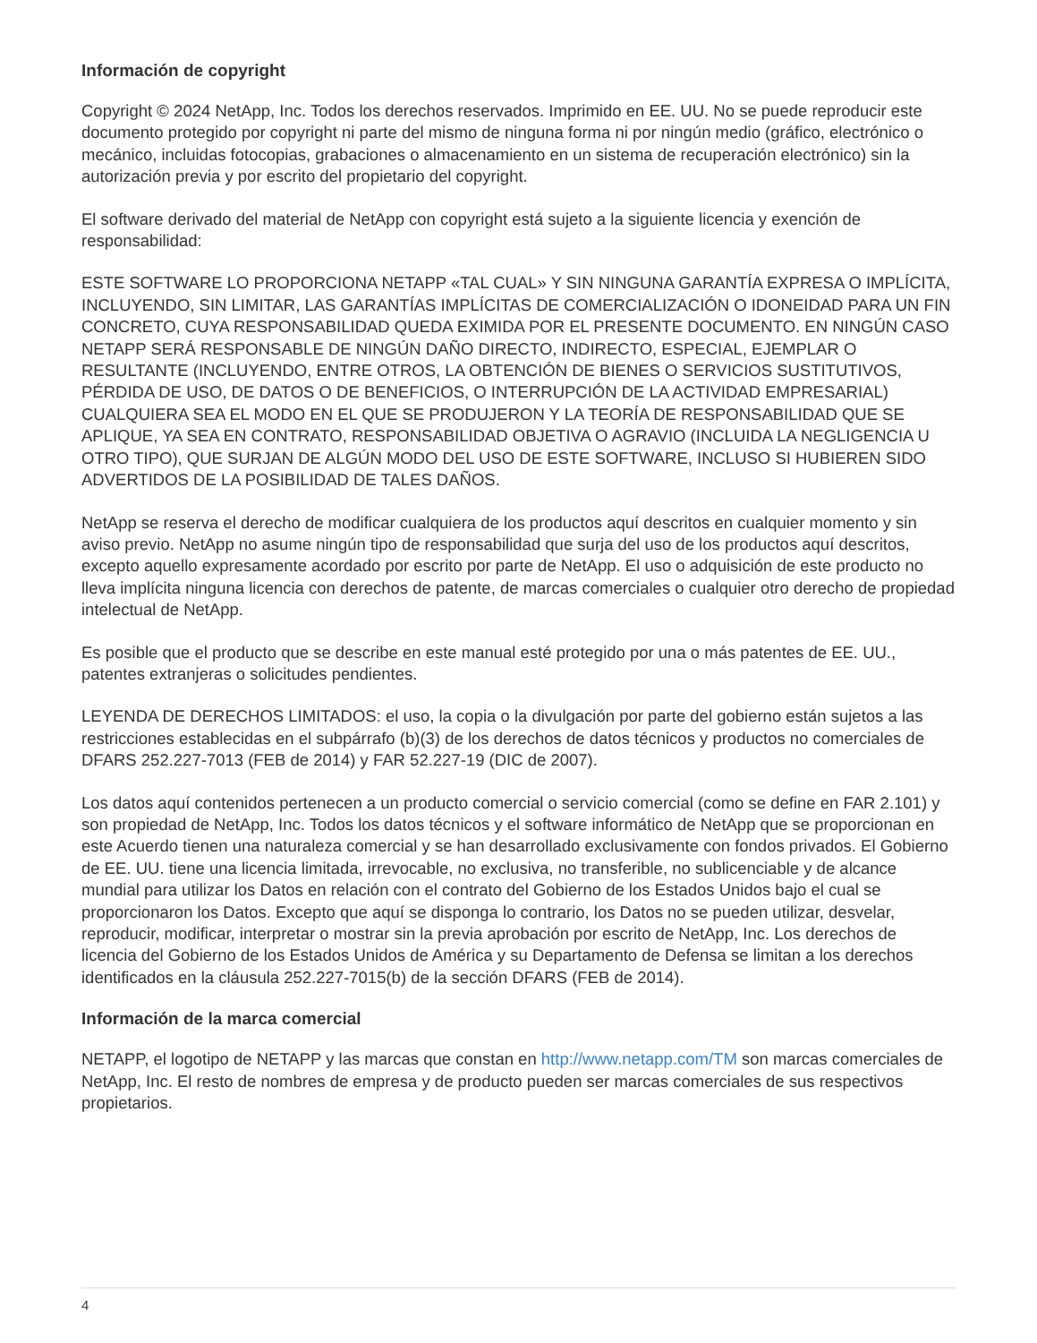Información de copyright
Copyright © 2024 NetApp, Inc. Todos los derechos reservados. Imprimido en EE. UU. No se puede reproducir este documento protegido por copyright ni parte del mismo de ninguna forma ni por ningún medio (gráfico, electrónico o mecánico, incluidas fotocopias, grabaciones o almacenamiento en un sistema de recuperación electrónico) sin la autorización previa y por escrito del propietario del copyright.
El software derivado del material de NetApp con copyright está sujeto a la siguiente licencia y exención de responsabilidad:
ESTE SOFTWARE LO PROPORCIONA NETAPP «TAL CUAL» Y SIN NINGUNA GARANTÍA EXPRESA O IMPLÍCITA, INCLUYENDO, SIN LIMITAR, LAS GARANTÍAS IMPLÍCITAS DE COMERCIALIZACIÓN O IDONEIDAD PARA UN FIN CONCRETO, CUYA RESPONSABILIDAD QUEDA EXIMIDA POR EL PRESENTE DOCUMENTO. EN NINGÚN CASO NETAPP SERÁ RESPONSABLE DE NINGÚN DAÑO DIRECTO, INDIRECTO, ESPECIAL, EJEMPLAR O RESULTANTE (INCLUYENDO, ENTRE OTROS, LA OBTENCIÓN DE BIENES O SERVICIOS SUSTITUTIVOS, PÉRDIDA DE USO, DE DATOS O DE BENEFICIOS, O INTERRUPCIÓN DE LA ACTIVIDAD EMPRESARIAL) CUALQUIERA SEA EL MODO EN EL QUE SE PRODUJERON Y LA TEORÍA DE RESPONSABILIDAD QUE SE APLIQUE, YA SEA EN CONTRATO, RESPONSABILIDAD OBJETIVA O AGRAVIO (INCLUIDA LA NEGLIGENCIA U OTRO TIPO), QUE SURJAN DE ALGÚN MODO DEL USO DE ESTE SOFTWARE, INCLUSO SI HUBIEREN SIDO ADVERTIDOS DE LA POSIBILIDAD DE TALES DAÑOS.
NetApp se reserva el derecho de modificar cualquiera de los productos aquí descritos en cualquier momento y sin aviso previo. NetApp no asume ningún tipo de responsabilidad que surja del uso de los productos aquí descritos, excepto aquello expresamente acordado por escrito por parte de NetApp. El uso o adquisición de este producto no lleva implícita ninguna licencia con derechos de patente, de marcas comerciales o cualquier otro derecho de propiedad intelectual de NetApp.
Es posible que el producto que se describe en este manual esté protegido por una o más patentes de EE. UU., patentes extranjeras o solicitudes pendientes.
LEYENDA DE DERECHOS LIMITADOS: el uso, la copia o la divulgación por parte del gobierno están sujetos a las restricciones establecidas en el subpárrafo (b)(3) de los derechos de datos técnicos y productos no comerciales de DFARS 252.227-7013 (FEB de 2014) y FAR 52.227-19 (DIC de 2007).
Los datos aquí contenidos pertenecen a un producto comercial o servicio comercial (como se define en FAR 2.101) y son propiedad de NetApp, Inc. Todos los datos técnicos y el software informático de NetApp que se proporcionan en este Acuerdo tienen una naturaleza comercial y se han desarrollado exclusivamente con fondos privados. El Gobierno de EE. UU. tiene una licencia limitada, irrevocable, no exclusiva, no transferible, no sublicenciable y de alcance mundial para utilizar los Datos en relación con el contrato del Gobierno de los Estados Unidos bajo el cual se proporcionaron los Datos. Excepto que aquí se disponga lo contrario, los Datos no se pueden utilizar, desvelar, reproducir, modificar, interpretar o mostrar sin la previa aprobación por escrito de NetApp, Inc. Los derechos de licencia del Gobierno de los Estados Unidos de América y su Departamento de Defensa se limitan a los derechos identificados en la cláusula 252.227-7015(b) de la sección DFARS (FEB de 2014).
Información de la marca comercial
NETAPP, el logotipo de NETAPP y las marcas que constan en http://www.netapp.com/TM son marcas comerciales de NetApp, Inc. El resto de nombres de empresa y de producto pueden ser marcas comerciales de sus respectivos propietarios.
4